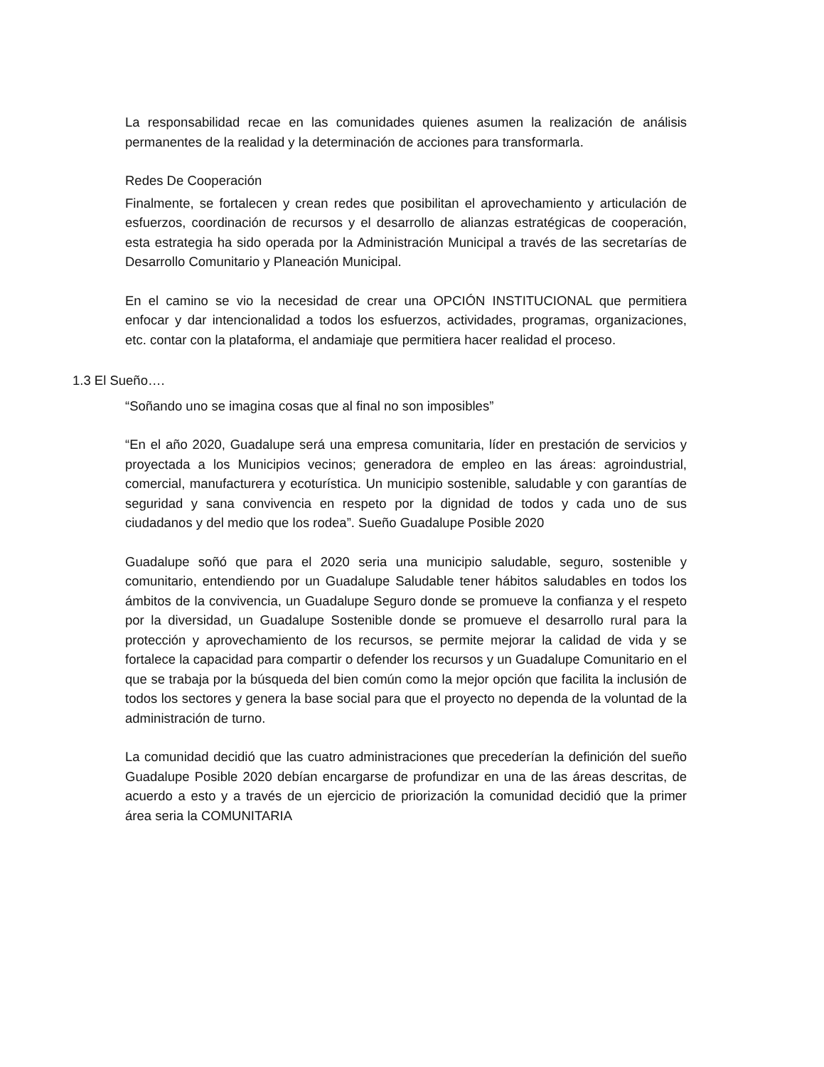La responsabilidad recae en las comunidades quienes asumen la realización de análisis permanentes de la realidad y la determinación de acciones para transformarla.
Redes De Cooperación
Finalmente, se fortalecen y crean redes que posibilitan el aprovechamiento y articulación de esfuerzos, coordinación de recursos y el desarrollo de alianzas estratégicas de cooperación, esta estrategia ha sido operada por la Administración Municipal a través de las secretarías de Desarrollo Comunitario y Planeación Municipal.
En el camino se vio la necesidad de crear una OPCIÓN INSTITUCIONAL que permitiera enfocar y dar intencionalidad a todos los esfuerzos, actividades, programas, organizaciones, etc. contar con la plataforma, el andamiaje que permitiera hacer realidad el proceso.
1.3 El Sueño….
“Soñando uno se imagina cosas que al final no son imposibles”
“En el año 2020, Guadalupe será una empresa comunitaria, líder en prestación de servicios y proyectada a los Municipios vecinos; generadora de empleo en las áreas: agroindustrial, comercial, manufacturera y ecoturística. Un municipio sostenible, saludable y con garantías de seguridad y sana convivencia en respeto por la dignidad de todos y cada uno de sus ciudadanos y del medio que los rodea”. Sueño Guadalupe Posible 2020
Guadalupe soñó que para el 2020 seria una municipio saludable, seguro, sostenible y comunitario, entendiendo por un Guadalupe Saludable tener hábitos saludables en todos los ámbitos de la convivencia, un Guadalupe Seguro donde se promueve la confianza y el respeto por la diversidad, un Guadalupe Sostenible donde se promueve el desarrollo rural para la protección y aprovechamiento de los recursos, se permite mejorar la calidad de vida y se fortalece la capacidad para compartir o defender los recursos y un Guadalupe Comunitario en el que se trabaja por la búsqueda del bien común como la mejor opción que facilita la inclusión de todos los sectores y genera la base social para que el proyecto no dependa de la voluntad de la administración de turno.
La comunidad decidió que las cuatro administraciones que precederían la definición del sueño Guadalupe Posible 2020 debían encargarse de profundizar en una de las áreas descritas, de acuerdo a esto y a través de un ejercicio de priorización la comunidad decidió que la primer área seria la COMUNITARIA